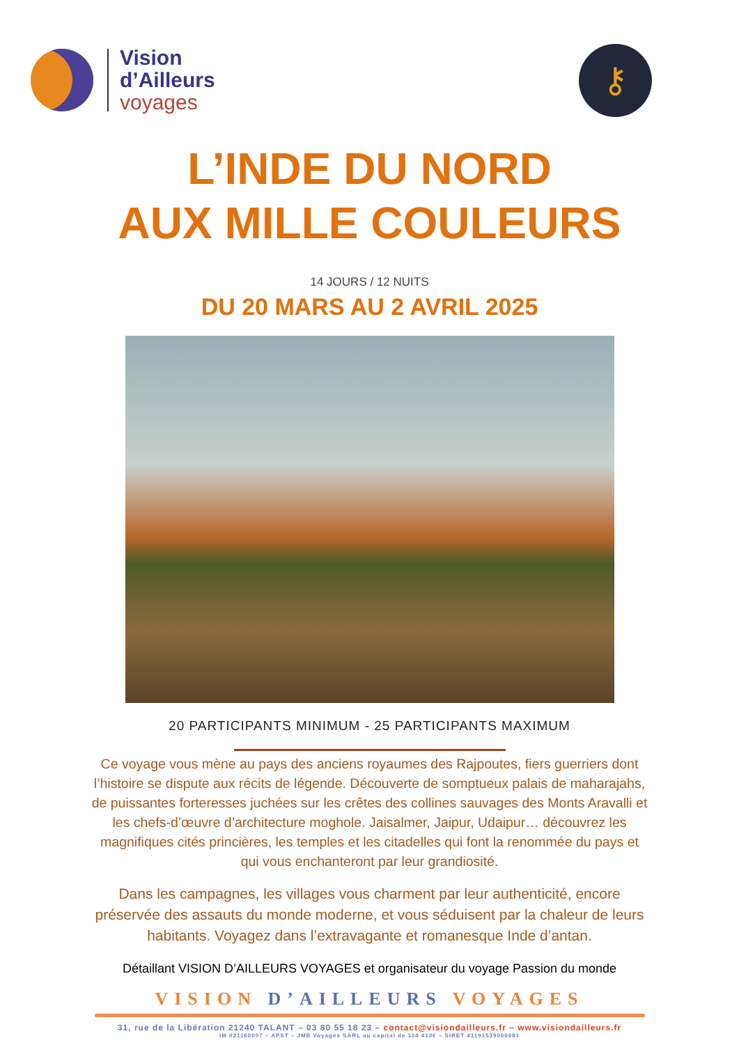Vision
d’Ailleurs
voyages
⚷
L’INDE DU NORD
AUX MILLE COULEURS
14 JOURS / 12 NUITS
DU 20 MARS AU 2 AVRIL 2025
20 PARTICIPANTS MINIMUM - 25 PARTICIPANTS MAXIMUM
Ce voyage vous mène au pays des anciens royaumes des Rajpoutes, fiers guerriers dont l’histoire se dispute aux récits de légende. Découverte de somptueux palais de maharajahs, de puissantes forteresses juchées sur les crêtes des collines sauvages des Monts Aravalli et les chefs-d’œuvre d’architecture moghole. Jaisalmer, Jaipur, Udaipur… découvrez les magnifiques cités princières, les temples et les citadelles qui font la renommée du pays et qui vous enchanteront par leur grandiosité.
Dans les campagnes, les villages vous charment par leur authenticité, encore préservée des assauts du monde moderne, et vous séduisent par la chaleur de leurs habitants. Voyagez dans l’extravagante et romanesque Inde d’antan.
Détaillant VISION D’AILLEURS VOYAGES et organisateur du voyage Passion du monde
VISION D’AILLEURS VOYAGES
31, rue de la Libération 21240 TALANT – 03 80 55 18 23 – contact@visiondailleurs.fr – www.visiondailleurs.fr
IM 021160007 – APST – JMB Voyages SARL au capital de 114 413€ – SIRET 41191539000081